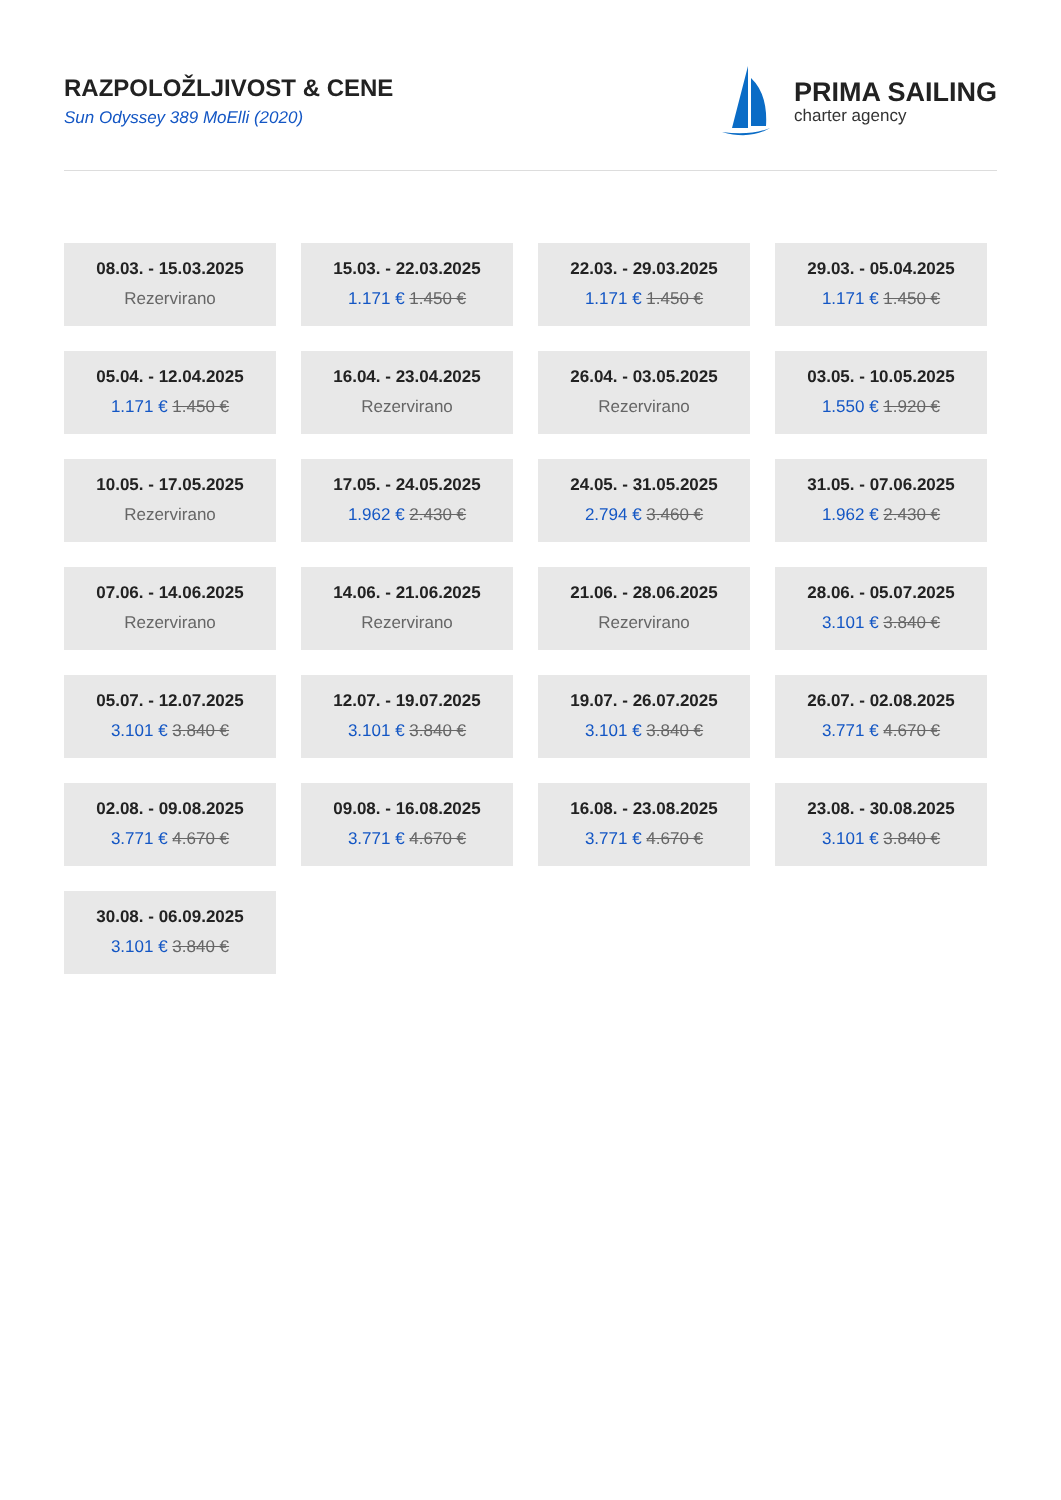RAZPOLOŽLJIVOST & CENE
Sun Odyssey 389 MoElli (2020)
PRIMA SAILING
charter agency
08.03. - 15.03.2025
Rezervirano
15.03. - 22.03.2025
1.171 € 1.450 €
22.03. - 29.03.2025
1.171 € 1.450 €
29.03. - 05.04.2025
1.171 € 1.450 €
05.04. - 12.04.2025
1.171 € 1.450 €
16.04. - 23.04.2025
Rezervirano
26.04. - 03.05.2025
Rezervirano
03.05. - 10.05.2025
1.550 € 1.920 €
10.05. - 17.05.2025
Rezervirano
17.05. - 24.05.2025
1.962 € 2.430 €
24.05. - 31.05.2025
2.794 € 3.460 €
31.05. - 07.06.2025
1.962 € 2.430 €
07.06. - 14.06.2025
Rezervirano
14.06. - 21.06.2025
Rezervirano
21.06. - 28.06.2025
Rezervirano
28.06. - 05.07.2025
3.101 € 3.840 €
05.07. - 12.07.2025
3.101 € 3.840 €
12.07. - 19.07.2025
3.101 € 3.840 €
19.07. - 26.07.2025
3.101 € 3.840 €
26.07. - 02.08.2025
3.771 € 4.670 €
02.08. - 09.08.2025
3.771 € 4.670 €
09.08. - 16.08.2025
3.771 € 4.670 €
16.08. - 23.08.2025
3.771 € 4.670 €
23.08. - 30.08.2025
3.101 € 3.840 €
30.08. - 06.09.2025
3.101 € 3.840 €